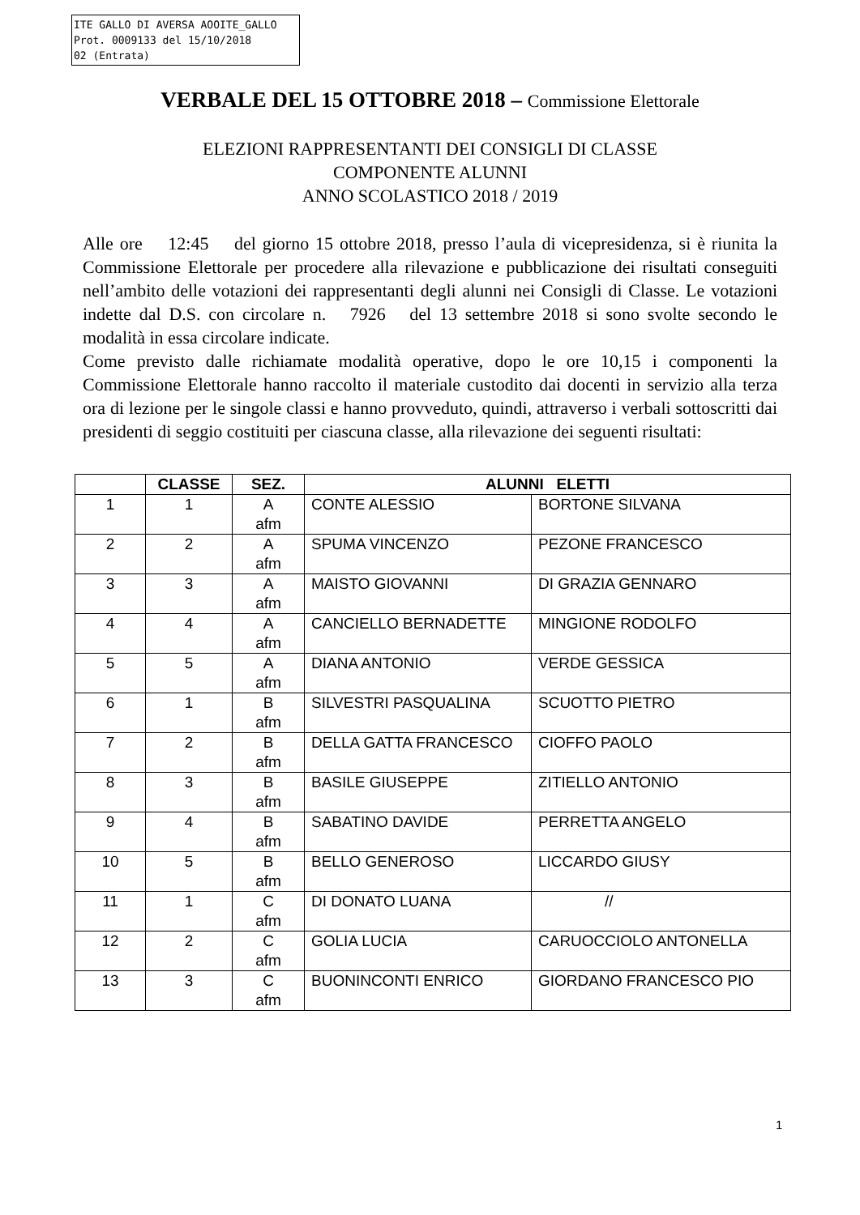ITE GALLO DI AVERSA AOOITE_GALLO
Prot. 0009133 del 15/10/2018
02 (Entrata)
VERBALE DEL 15 OTTOBRE 2018 – Commissione Elettorale
ELEZIONI RAPPRESENTANTI DEI CONSIGLI DI CLASSE
COMPONENTE ALUNNI
ANNO SCOLASTICO 2018 / 2019
Alle ore 12:45 del giorno 15 ottobre 2018, presso l’aula di vicepresidenza, si è riunita la Commissione Elettorale per procedere alla rilevazione e pubblicazione dei risultati conseguiti nell’ambito delle votazioni dei rappresentanti degli alunni nei Consigli di Classe. Le votazioni indette dal D.S. con circolare n. 7926 del 13 settembre 2018 si sono svolte secondo le modalità in essa circolare indicate.
Come previsto dalle richiamate modalità operative, dopo le ore 10,15 i componenti la Commissione Elettorale hanno raccolto il materiale custodito dai docenti in servizio alla terza ora di lezione per le singole classi e hanno provveduto, quindi, attraverso i verbali sottoscritti dai presidenti di seggio costituiti per ciascuna classe, alla rilevazione dei seguenti risultati:
| | CLASSE | SEZ. | ALUNNI ELETTI | |
| --- | --- | --- | --- | --- |
| 1 | 1 | A afm | CONTE ALESSIO | BORTONE SILVANA |
| 2 | 2 | A afm | SPUMA VINCENZO | PEZONE FRANCESCO |
| 3 | 3 | A afm | MAISTO GIOVANNI | DI GRAZIA GENNARO |
| 4 | 4 | A afm | CANCIELLO BERNADETTE | MINGIONE RODOLFO |
| 5 | 5 | A afm | DIANA ANTONIO | VERDE GESSICA |
| 6 | 1 | B afm | SILVESTRI PASQUALINA | SCUOTTO PIETRO |
| 7 | 2 | B afm | DELLA GATTA FRANCESCO | CIOFFO PAOLO |
| 8 | 3 | B afm | BASILE GIUSEPPE | ZITIELLO ANTONIO |
| 9 | 4 | B afm | SABATINO DAVIDE | PERRETTA ANGELO |
| 10 | 5 | B afm | BELLO GENEROSO | LICCARDO GIUSY |
| 11 | 1 | C afm | DI DONATO LUANA | // |
| 12 | 2 | C afm | GOLIA LUCIA | CARUOCCIOLO ANTONELLA |
| 13 | 3 | C afm | BUONINCONTI ENRICO | GIORDANO FRANCESCO PIO |
1